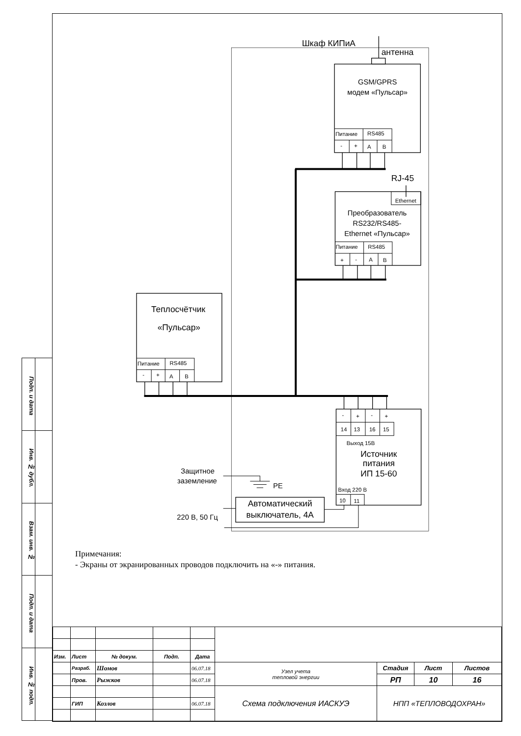Подп. и дата
Инв. № дубл.
Взам. инв. №
Подп. и дата
Инв. № подп.
Шкаф КИПиА
антенна
GSM/GPRS
модем «Пульсар»
Питание
RS485
-
+
A
B
RJ-45
Ethernet
Преобразователь
RS232/RS485-
Ethernet «Пульсар»
Питание
RS485
+
-
A
B
Теплосчётчик
«Пульсар»
Питание
RS485
-
+
A
B
-
+
-
+
14
13
16
15
Выход 15В
Вход 220 В
10
11
Источник
питания
ИП 15-60
Защитное
заземление
PE
220 В, 50 Гц
Автоматический
выключатель, 4А
Примечания:
- Экраны от экранированных проводов подключить на «-» питания.
| Изм. | Лист | № докум. | Подп. | Дата | | | | |
| | Разраб. | Шомов | | 06.07.18 | Узел учета тепловой энергии | Стадия | Лист | Листов |
| | Пров. | Рыжков | | 06.07.18 | | РП | 10 | 16 |
| | | | | | Схема подключения ИАСКУЭ | НПП «ТЕПЛОВОДОХРАН» | | |
| | ГИП | Козлов | | 06.07.18 | | | | |